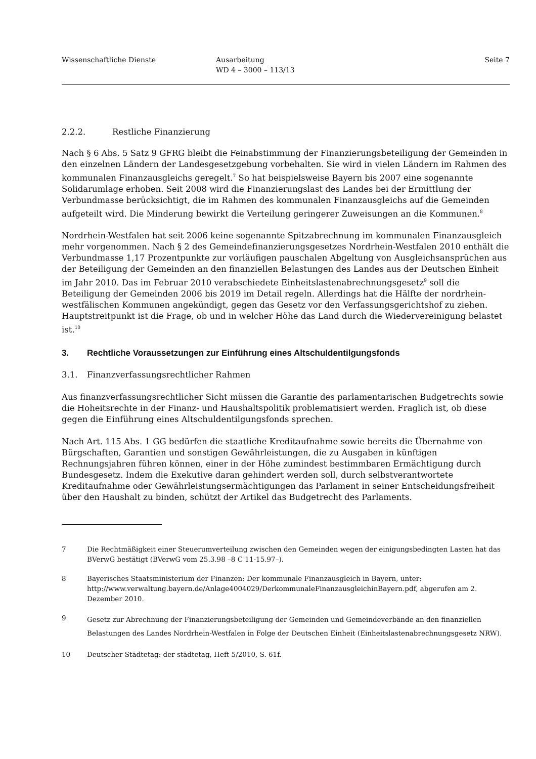Wissenschaftliche Dienste Ausarbeitung
WD 4 – 3000 – 113/13
Seite 7
2.2.2. Restliche Finanzierung
Nach § 6 Abs. 5 Satz 9 GFRG bleibt die Feinabstimmung der Finanzierungsbeteiligung der Gemeinden in den einzelnen Ländern der Landesgesetzgebung vorbehalten. Sie wird in vielen Ländern im Rahmen des kommunalen Finanzausgleichs geregelt.<sup>7</sup> So hat beispielsweise Bayern bis 2007 eine sogenannte Solidarumlage erhoben. Seit 2008 wird die Finanzierungslast des Landes bei der Ermittlung der Verbundmasse berücksichtigt, die im Rahmen des kommunalen Finanzausgleichs auf die Gemeinden aufgeteilt wird. Die Minderung bewirkt die Verteilung geringerer Zuweisungen an die Kommunen.<sup>8</sup>
Nordrhein-Westfalen hat seit 2006 keine sogenannte Spitzabrechnung im kommunalen Finanzausgleich mehr vorgenommen. Nach § 2 des Gemeindefinanzierungsgesetzes Nordrhein-Westfalen 2010 enthält die Verbundmasse 1,17 Prozentpunkte zur vorläufigen pauschalen Abgeltung von Ausgleichsansprüchen aus der Beteiligung der Gemeinden an den finanziellen Belastungen des Landes aus der Deutschen Einheit im Jahr 2010. Das im Februar 2010 verabschiedete Einheitslastenabrechnungsgesetz<sup>9</sup> soll die Beteiligung der Gemeinden 2006 bis 2019 im Detail regeln. Allerdings hat die Hälfte der nordrhein-westfälischen Kommunen angekündigt, gegen das Gesetz vor den Verfassungsgerichtshof zu ziehen. Hauptstreitpunkt ist die Frage, ob und in welcher Höhe das Land durch die Wiedervereinigung belastet ist.<sup>10</sup>
3. Rechtliche Voraussetzungen zur Einführung eines Altschuldentilgungsfonds
3.1. Finanzverfassungsrechtlicher Rahmen
Aus finanzverfassungsrechtlicher Sicht müssen die Garantie des parlamentarischen Budgetrechts sowie die Hoheitsrechte in der Finanz- und Haushaltspolitik problematisiert werden. Fraglich ist, ob diese gegen die Einführung eines Altschuldentilgungsfonds sprechen.
Nach Art. 115 Abs. 1 GG bedürfen die staatliche Kreditaufnahme sowie bereits die Übernahme von Bürgschaften, Garantien und sonstigen Gewährleistungen, die zu Ausgaben in künftigen Rechnungsjahren führen können, einer in der Höhe zumindest bestimmbaren Ermächtigung durch Bundesgesetz. Indem die Exekutive daran gehindert werden soll, durch selbstverantwortete Kreditaufnahme oder Gewährleistungsermächtigungen das Parlament in seiner Entscheidungsfreiheit über den Haushalt zu binden, schützt der Artikel das Budgetrecht des Parlaments.
7 Die Rechtmäßigkeit einer Steuerumverteilung zwischen den Gemeinden wegen der einigungsbedingten Lasten hat das BVerwG bestätigt (BVerwG vom 25.3.98 –8 C 11-15.97–).
8 Bayerisches Staatsministerium der Finanzen: Der kommunale Finanzausgleich in Bayern, unter: http://www.verwaltung.bayern.de/Anlage4004029/DerkommunaleFinanzausgleichinBayern.pdf, abgerufen am 2. Dezember 2010.
9 Gesetz zur Abrechnung der Finanzierungsbeteiligung der Gemeinden und Gemeindeverbände an den finanziellen Belastungen des Landes Nordrhein-Westfalen in Folge der Deutschen Einheit (Einheitslastenabrechnungsgesetz NRW).
10 Deutscher Städtetag: der städtetag, Heft 5/2010, S. 61f.